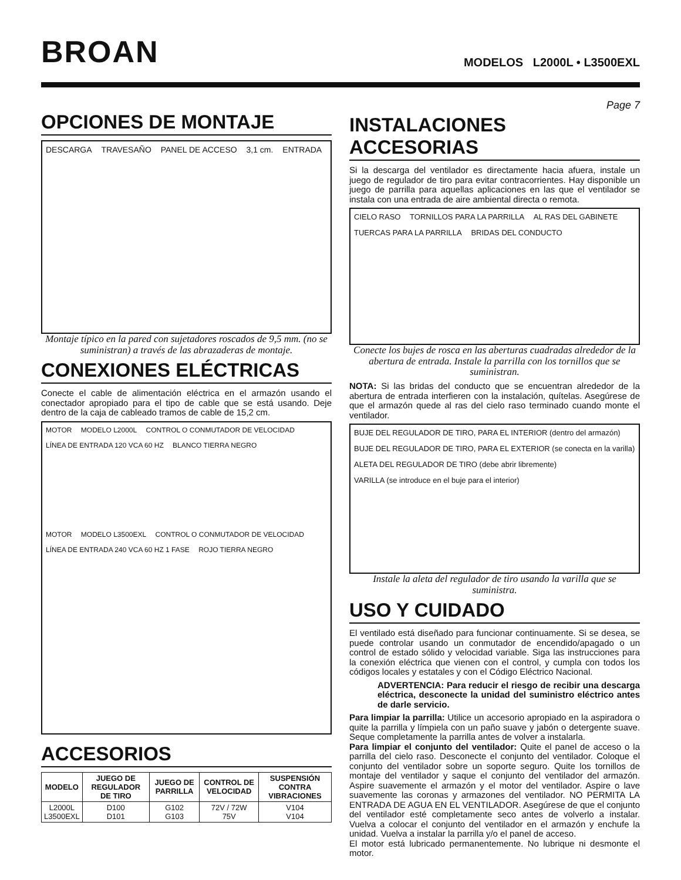BROAN
MODELOS L2000L • L3500EXL
OPCIONES DE MONTAJE
DESCARGA TRAVESAÑO PANEL DE ACCESO 3,1 cm. ENTRADA
Montaje típico en la pared con sujetadores roscados de 9,5 mm. (no se suministran) a través de las abrazaderas de montaje.
CONEXIONES ELÉCTRICAS
Conecte el cable de alimentación eléctrica en el armazón usando el conectador apropiado para el tipo de cable que se está usando. Deje dentro de la caja de cableado tramos de cable de 15,2 cm.
MOTOR MODELO L2000L CONTROL O CONMUTADOR DE VELOCIDAD LÍNEA DE ENTRADA 120 VCA 60 HZ BLANCO TIERRA NEGRO
MOTOR MODELO L3500EXL CONTROL O CONMUTADOR DE VELOCIDAD LÍNEA DE ENTRADA 240 VCA 60 HZ 1 FASE ROJO TIERRA NEGRO
ACCESORIOS
| MODELO | JUEGO DE REGULADOR DE TIRO | JUEGO DE PARRILLA | CONTROL DE VELOCIDAD | SUSPENSIÓN CONTRA VIBRACIONES |
| --- | --- | --- | --- | --- |
| L2000L L3500EXL | D100 D101 | G102 G103 | 72V / 72W 75V | V104 V104 |
Page 7
INSTALACIONES ACCESORIAS
Si la descarga del ventilador es directamente hacia afuera, instale un juego de regulador de tiro para evitar contracorrientes. Hay disponible un juego de parrilla para aquellas aplicaciones en las que el ventilador se instala con una entrada de aire ambiental directa o remota.
CIELO RASO TORNILLOS PARA LA PARRILLA AL RAS DEL GABINETE TUERCAS PARA LA PARRILLA BRIDAS DEL CONDUCTO
Conecte los bujes de rosca en las aberturas cuadradas alrededor de la abertura de entrada. Instale la parrilla con los tornillos que se suministran.
NOTA: Si las bridas del conducto que se encuentran alrededor de la abertura de entrada interfieren con la instalación, quítelas. Asegúrese de que el armazón quede al ras del cielo raso terminado cuando monte el ventilador.
BUJE DEL REGULADOR DE TIRO, PARA EL INTERIOR (dentro del armazón) BUJE DEL REGULADOR DE TIRO, PARA EL EXTERIOR (se conecta en la varilla) ALETA DEL REGULADOR DE TIRO (debe abrir libremente) VARILLA (se introduce en el buje para el interior)
Instale la aleta del regulador de tiro usando la varilla que se suministra.
USO Y CUIDADO
El ventilado está diseñado para funcionar continuamente. Si se desea, se puede controlar usando un conmutador de encendido/apagado o un control de estado sólido y velocidad variable. Siga las instrucciones para la conexión eléctrica que vienen con el control, y cumpla con todos los códigos locales y estatales y con el Código Eléctrico Nacional.
ADVERTENCIA: Para reducir el riesgo de recibir una descarga eléctrica, desconecte la unidad del suministro eléctrico antes de darle servicio.
Para limpiar la parrilla: Utilice un accesorio apropiado en la aspiradora o quite la parrilla y límpiela con un paño suave y jabón o detergente suave. Seque completamente la parrilla antes de volver a instalarla.
Para limpiar el conjunto del ventilador: Quite el panel de acceso o la parrilla del cielo raso. Desconecte el conjunto del ventilador. Coloque el conjunto del ventilador sobre un soporte seguro. Quite los tornillos de montaje del ventilador y saque el conjunto del ventilador del armazón. Aspire suavemente el armazón y el motor del ventilador. Aspire o lave suavemente las coronas y armazones del ventilador. NO PERMITA LA ENTRADA DE AGUA EN EL VENTILADOR. Asegúrese de que el conjunto del ventilador esté completamente seco antes de volverlo a instalar. Vuelva a colocar el conjunto del ventilador en el armazón y enchufe la unidad. Vuelva a instalar la parrilla y/o el panel de acceso.
El motor está lubricado permanentemente. No lubrique ni desmonte el motor.